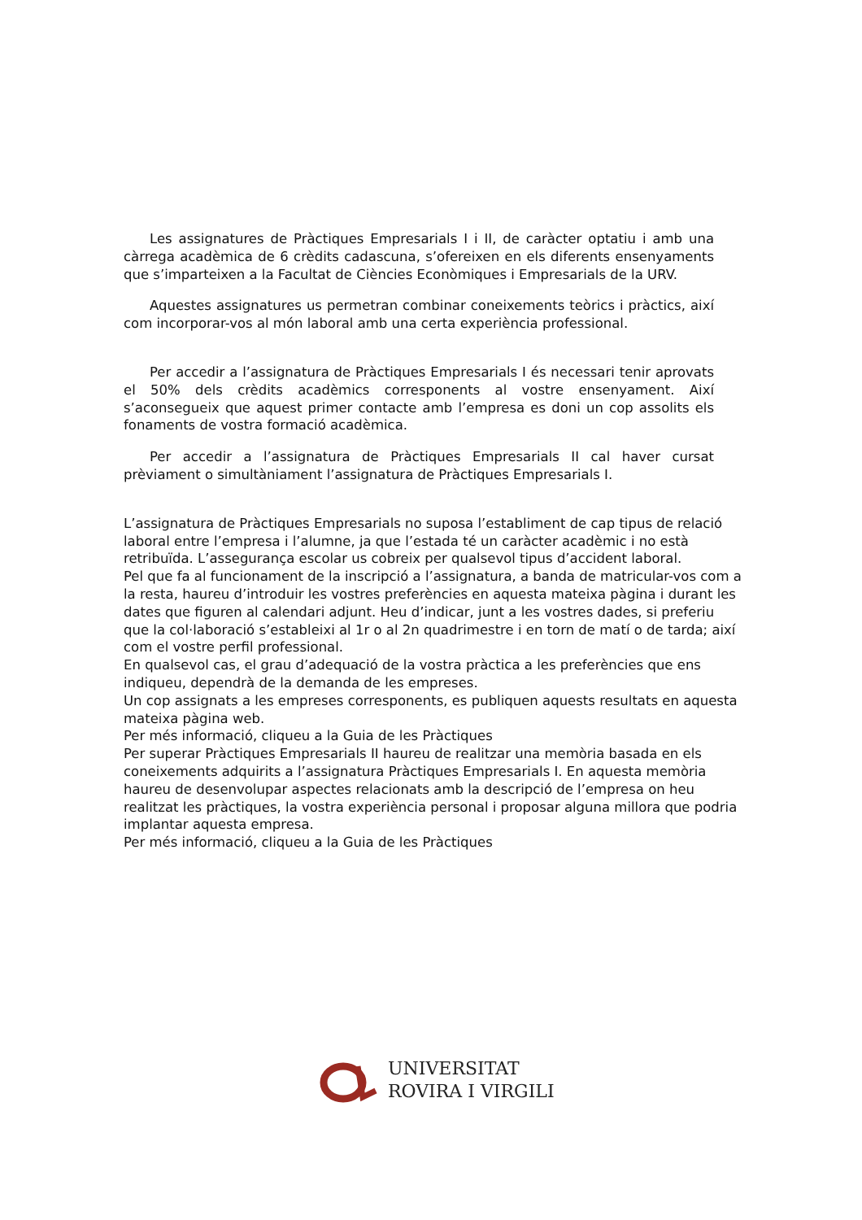Les assignatures de Pràctiques Empresarials I i II, de caràcter optatiu i amb una càrrega acadèmica de 6 crèdits cadascuna, s’ofereixen en els diferents ensenyaments que s’imparteixen a la Facultat de Ciències Econòmiques i Empresarials de la URV.
Aquestes assignatures us permetran combinar coneixements teòrics i pràctics, així com incorporar-vos al món laboral amb una certa experiència professional.
Per accedir a l’assignatura de Pràctiques Empresarials I és necessari tenir aprovats el 50% dels crèdits acadèmics corresponents al vostre ensenyament. Així s’aconsegueix que aquest primer contacte amb l’empresa es doni un cop assolits els fonaments de vostra formació acadèmica.
Per accedir a l’assignatura de Pràctiques Empresarials II cal haver cursat prèviament o simultàniament l’assignatura de Pràctiques Empresarials I.
L’assignatura de Pràctiques Empresarials no suposa l’establiment de cap tipus de relació laboral entre l’empresa i l’alumne, ja que l’estada té un caràcter acadèmic i no està retribuïda. L’assegurança escolar us cobreix per qualsevol tipus d’accident laboral.
Pel que fa al funcionament de la inscripció a l’assignatura, a banda de matricular-vos com a la resta, haureu d’introduir les vostres preferències en aquesta mateixa pàgina i durant les dates que figuren al calendari adjunt. Heu d’indicar, junt a les vostres dades, si preferiu que la col·laboració s’estableixi al 1r o al 2n quadrimestre i en torn de matí o de tarda; així com el vostre perfil professional.
En qualsevol cas, el grau d’adequació de la vostra pràctica a les preferències que ens indiqueu, dependrà de la demanda de les empreses.
Un cop assignats a les empreses corresponents, es publiquen aquests resultats en aquesta mateixa pàgina web.
Per més informació, cliqueu a la Guia de les Pràctiques
Per superar Pràctiques Empresarials II haureu de realitzar una memòria basada en els coneixements adquirits a l’assignatura Pràctiques Empresarials I. En aquesta memòria haureu de desenvolupar aspectes relacionats amb la descripció de l’empresa on heu realitzat les pràctiques, la vostra experiència personal i proposar alguna millora que podria implantar aquesta empresa.
Per més informació, cliqueu a la Guia de les Pràctiques
UNIVERSITAT
ROVIRA I VIRGILI